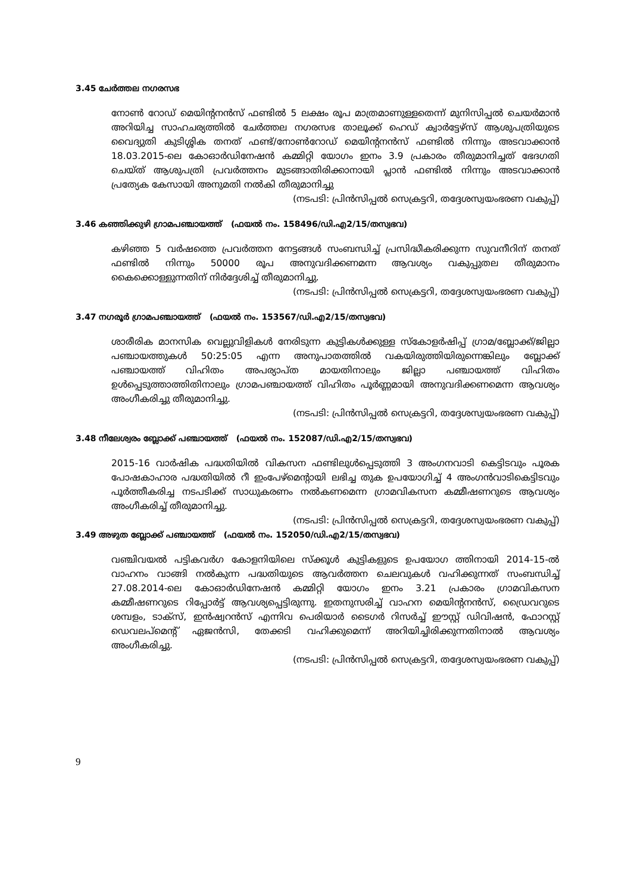3.45 ചേർത്തല നഗരസഭ
നോൺ റോഡ് മെയിന്റനൻസ് ഫണ്ടിൽ 5 ലക്ഷം രൂപ മാത്രമാണുള്ളതെന്ന് മുനിസിപ്പൽ ചെയർമാൻ അറിയിച്ച സാഹചര്യത്തിൽ ചേർത്തല നഗരസഭ താലൂക്ക് ഹെഡ് ക്വാർട്ടേഴ്സ് ആശുപത്രിയുടെ വൈദ്യുതി കുടിശ്ശിക തനത് ഫണ്ട്/നോൺറോഡ് മെയിന്റനൻസ് ഫണ്ടിൽ നിന്നും അടവാക്കാൻ 18.03.2015-ലെ കോഓർഡിനേഷൻ കമ്മിറ്റി യോഗം ഇനം 3.9 പ്രകാരം തീരുമാനിച്ചത് ഭേദഗതി ചെയ്ത് ആശുപത്രി പ്രവർത്തനം മുടങ്ങാതിരിക്കാനായി പ്ലാൻ ഫണ്ടിൽ നിന്നും അടവാക്കാൻ പ്രത്യേക കേസായി അനുമതി നൽകി തീരുമാനിച്ചു
(നടപടി: പ്രിൻസിപ്പൽ സെക്രട്ടറി, തദ്ദേശസ്വയംഭരണ വകുപ്പ്)
3.46 കഞ്ഞിക്കുഴി ഗ്രാമപഞ്ചായത്ത് (ഫയൽ നം. 158496/ഡി.എ2/15/തസ്വഭവ)
കഴിഞ്ഞ 5 വർഷത്തെ പ്രവർത്തന നേട്ടങ്ങൾ സംബന്ധിച്ച് പ്രസിദ്ധീകരിക്കുന്ന സുവനീറിന് തനത് ഫണ്ടിൽ നിന്നും 50000 രൂപ അനുവദിക്കണമന്ന ആവശ്യം വകുപ്പുതല തീരുമാനം കൈക്കൊള്ളുന്നതിന് നിർദ്ദേശിച്ച് തീരുമാനിച്ചു.
(നടപടി: പ്രിൻസിപ്പൽ സെക്രട്ടറി, തദ്ദേശസ്വയംഭരണ വകുപ്പ്)
3.47 നഗരൂർ ഗ്രാമപഞ്ചായത്ത് (ഫയൽ നം. 153567/ഡി.എ2/15/തസ്വഭവ)
ശാരീരിക മാനസിക വെല്ലുവിളികൾ നേരിടുന്ന കുട്ടികൾക്കുള്ള സ്കോളർഷിപ്പ് ഗ്രാമ/ബ്ലോക്ക്/ജില്ലാ പഞ്ചായത്തുകൾ 50:25:05 എന്ന അനുപാതത്തിൽ വകയിരുത്തിയിരുന്നെങ്കിലും ബ്ലോക്ക് പഞ്ചായത്ത് വിഹിതം അപര്യാപ്ത മായതിനാലും ജില്ലാ പഞ്ചായത്ത് വിഹിതം ഉൾപ്പെടുത്താത്തിതിനാലും ഗ്രാമപഞ്ചായത്ത് വിഹിതം പൂർണ്ണമായി അനുവദിക്കണമെന്ന ആവശ്യം അംഗീകരിച്ചു തീരുമാനിച്ചു.
(നടപടി: പ്രിൻസിപ്പൽ സെക്രട്ടറി, തദ്ദേശസ്വയംഭരണ വകുപ്പ്)
3.48 നീലേശ്വരം ബ്ലോക്ക് പഞ്ചായത്ത് (ഫയൽ നം. 152087/ഡി.എ2/15/തസ്വഭവ)
2015-16 വാർഷിക പദ്ധതിയിൽ വികസന ഫണ്ടിലുൾപ്പെടുത്തി 3 അംഗനവാടി കെട്ടിടവും പൂരക പോഷകാഹാര പദ്ധതിയിൽ റീ ഇംപേഴ്മെന്റായി ലഭിച്ച തുക ഉപയോഗിച്ച് 4 അംഗൻവാടികെട്ടിടവും പൂർത്തീകരിച്ച നടപടിക്ക് സാധുകരണം നൽകണമെന്ന ഗ്രാമവികസന കമ്മീഷണറുടെ ആവശ്യം അംഗീകരിച്ച് തീരുമാനിച്ചു.
(നടപടി: പ്രിൻസിപ്പൽ സെക്രട്ടറി, തദ്ദേശസ്വയംഭരണ വകുപ്പ്)
3.49 അഴുത ബ്ലോക്ക് പഞ്ചായത്ത് (ഫയൽ നം. 152050/ഡി.എ2/15/തസ്വഭവ)
വഞ്ചിവയൽ പട്ടികവർഗ കോളനിയിലെ സ്ക്കൂൾ കുട്ടികളുടെ ഉപയോഗ ത്തിനായി 2014-15-ൽ വാഹനം വാങ്ങി നൽകുന്ന പദ്ധതിയുടെ ആവർത്തന ചെലവുകൾ വഹിക്കുന്നത് സംബന്ധിച്ച് 27.08.2014-ലെ കോഓർഡിനേഷൻ കമ്മിറ്റി യോഗം ഇനം 3.21 പ്രകാരം ഗ്രാമവികസന കമ്മീഷണറുടെ റിപ്പോർട്ട് ആവശ്യപ്പെട്ടിരുന്നു. ഇതനുസരിച്ച് വാഹന മെയിന്റനൻസ്, ഡ്രൈവറുടെ ശമ്പളം, ടാക്സ്, ഇൻഷ്വറൻസ് എന്നിവ പെരിയാർ ടൈഗർ റിസർച്ച് ഈസ്റ്റ് ഡിവിഷൻ, ഫോറസ്റ്റ് ഡെവലപ്മെന്റ് ഏജൻസി, തേക്കടി വഹിക്കുമെന്ന് അറിയിച്ചിരിക്കുന്നതിനാൽ ആവശ്യം അംഗീകരിച്ചു.
(നടപടി: പ്രിൻസിപ്പൽ സെക്രട്ടറി, തദ്ദേശസ്വയംഭരണ വകുപ്പ്)
9